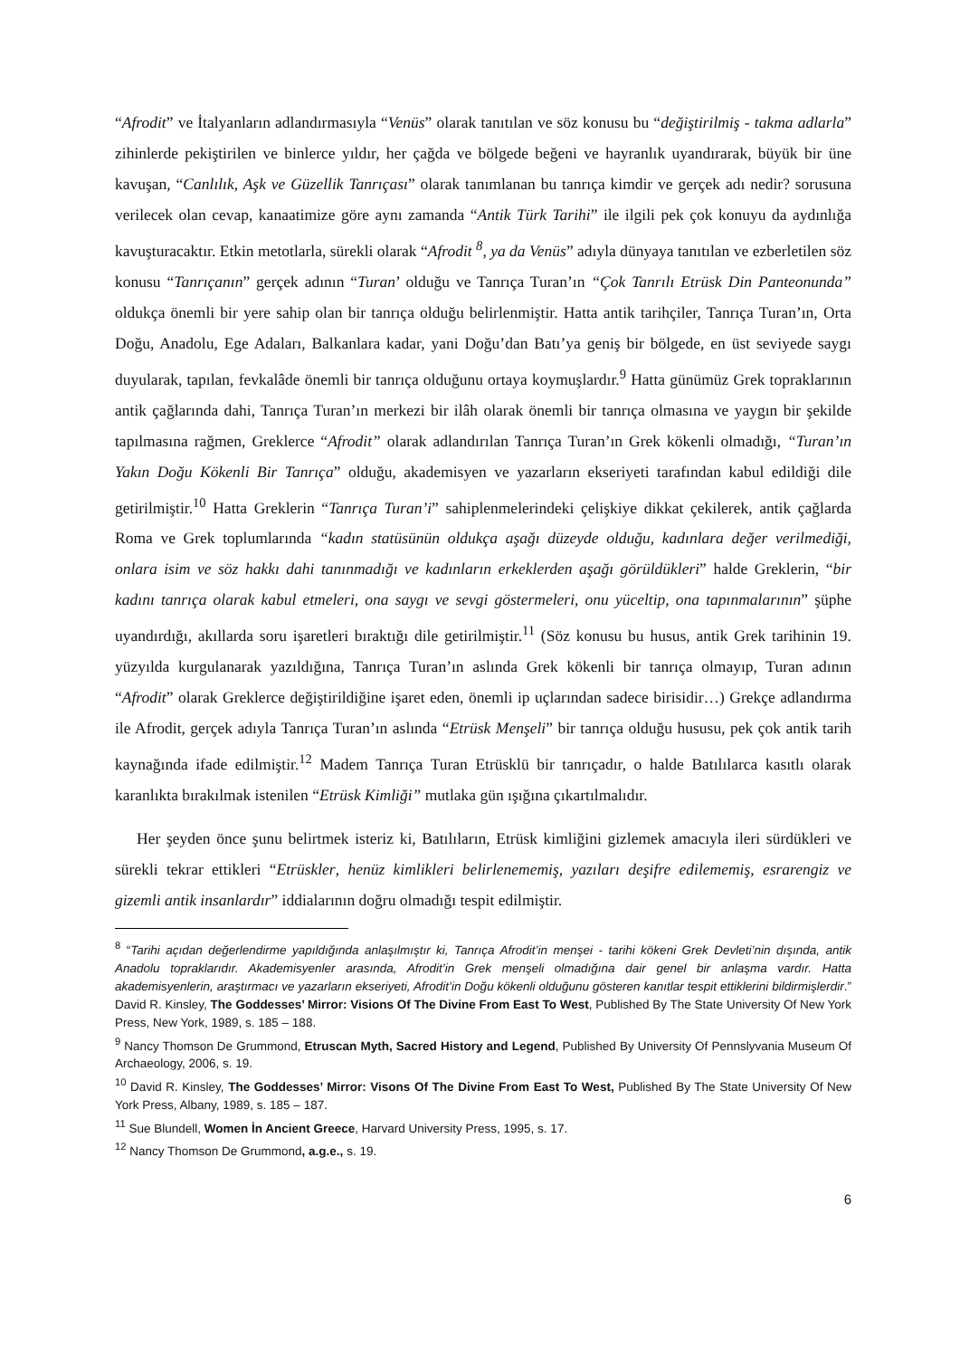“Afrodit” ve İtalyanların adlandırmasıyla “Venüs” olarak tanıtılan ve söz konusu bu “değiştirilmiş - takma adlarla” zihinlerde pekiştirilen ve binlerce yıldır, her çağda ve bölgede beğeni ve hayranlık uyandırarak, büyük bir üne kavuşan, “Canlılık, Aşk ve Güzellik Tanrıçası” olarak tanımlanan bu tanrıça kimdir ve gerçek adı nedir? sorusuna verilecek olan cevap, kanaatimize göre aynı zamanda “Antik Türk Tarihi” ile ilgili pek çok konuyu da aydınlığa kavuşturacaktır. Etkin metotlarla, sürekli olarak “Afrodit <sup>8</sup>, ya da Venüs” adıyla dünyaya tanıtılan ve ezberletilen söz konusu “Tanrıçanın” gerçek adının “Turan’ olduğu ve Tanrıça Turan’ın “Çok Tanrılı Etrüsk Din Panteonunda” oldukça önemli bir yere sahip olan bir tanrıça olduğu belirlenmiştir. Hatta antik tarihçiler, Tanrıça Turan’ın, Orta Doğu, Anadolu, Ege Adaları, Balkanlara kadar, yani Doğu’dan Batı’ya geniş bir bölgede, en üst seviyede saygı duyularak, tapılan, fevkalâde önemli bir tanrıça olduğunu ortaya koymuşlardır.<sup>9</sup> Hatta günümüz Grek topraklarının antik çağlarında dahi, Tanrıça Turan’ın merkezi bir ilâh olarak önemli bir tanrıça olmasına ve yaygın bir şekilde tapılmasına rağmen, Greklerce “Afrodit” olarak adlandırılan Tanrıça Turan’ın Grek kökenli olmadığı, “Turan’ın Yakın Doğu Kökenli Bir Tanrıça” olduğu, akademisyen ve yazarların ekseriyeti tarafından kabul edildiği dile getirilmiştir.<sup>10</sup> Hatta Greklerin “Tanrıça Turan’i” sahiplenmelerindeki çelişkiye dikkat çekilerek, antik çağlarda Roma ve Grek toplumlarında “kadın statüsünün oldukça aşağı düzeyde olduğu, kadınlara değer verilmediği, onlara isim ve söz hakkı dahi tanınmadığı ve kadınların erkeklerden aşağı görüldükleri” halde Greklerin, “bir kadını tanrıça olarak kabul etmeleri, ona saygı ve sevgi göstermeleri, onu yüceltip, ona tapınmalarının” şüphe uyandırdığı, akıllarda soru işaretleri bıraktığı dile getirilmiştir.<sup>11</sup> (Söz konusu bu husus, antik Grek tarihinin 19. yüzyılda kurgulanarak yazıldığına, Tanrıça Turan’ın aslında Grek kökenli bir tanrıça olmayıp, Turan adının “Afrodit” olarak Greklerce değiştirildiğine işaret eden, önemli ip uçlarından sadece birisidir…) Grekçe adlandırma ile Afrodit, gerçek adıyla Tanrıça Turan’ın aslında “Etrüsk Menşeli” bir tanrıça olduğu hususu, pek çok antik tarih kaynağında ifade edilmiştir.<sup>12</sup> Madem Tanrıça Turan Etrüsklü bir tanrıçadır, o halde Batılılarca kasıtlı olarak karanlıkta bırakılmak istenilen “Etrüsk Kimliği” mutlaka gün ışığına çıkartılmalıdır.
Her şeyden önce şunu belirtmek isteriz ki, Batılıların, Etrüsk kimliğini gizlemek amacıyla ileri sürdükleri ve sürekli tekrar ettikleri “Etrüskler, henüz kimlikleri belirlenememiş, yazıları deşifre edilememiş, esrarengiz ve gizemli antik insanlardır” iddialarının doğru olmadığı tespit edilmiştir.
<sup>8</sup> “Tarihi açıdan değerlendirme yapıldığında anlaşılmıştır ki, Tanrıça Afrodit’in menşei - tarihi kökeni Grek Devleti’nin dışında, antik Anadolu topraklarıdır. Akademisyenler arasında, Afrodit’in Grek menşeli olmadığına dair genel bir anlaşma vardır. Hatta akademisyenlerin, araştırmacı ve yazarların ekseriyeti, Afrodit’in Doğu kökenli olduğunu gösteren kanıtlar tespit ettiklerini bildirmişlerdir.” David R. Kinsley, The Goddesses’ Mirror: Visions Of The Divine From East To West, Published By The State University Of New York Press, New York, 1989, s. 185 – 188.
<sup>9</sup> Nancy Thomson De Grummond, Etruscan Myth, Sacred History and Legend, Published By University Of Pennslyvania Museum Of Archaeology, 2006, s. 19.
<sup>10</sup> David R. Kinsley, The Goddesses’ Mirror: Visons Of The Divine From East To West, Published By The State University Of New York Press, Albany, 1989, s. 185 – 187.
<sup>11</sup> Sue Blundell, Women İn Ancient Greece, Harvard University Press, 1995, s. 17.
<sup>12</sup> Nancy Thomson De Grummond, a.g.e., s. 19.
6